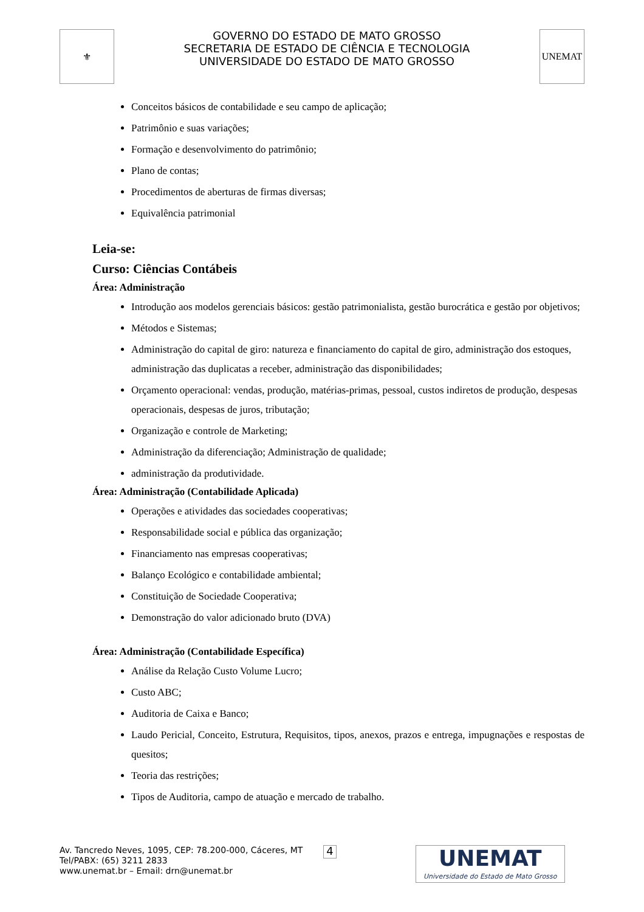⚜
GOVERNO DO ESTADO DE MATO GROSSO
SECRETARIA DE ESTADO DE CIÊNCIA E TECNOLOGIA
UNIVERSIDADE DO ESTADO DE MATO GROSSO
UNEMAT
Conceitos básicos de contabilidade e seu campo de aplicação;
Patrimônio e suas variações;
Formação e desenvolvimento do patrimônio;
Plano de contas;
Procedimentos de aberturas de firmas diversas;
Equivalência patrimonial
Leia-se:
Curso: Ciências Contábeis
Área: Administração
Introdução aos modelos gerenciais básicos: gestão patrimonialista, gestão burocrática e gestão por objetivos;
Métodos e Sistemas;
Administração do capital de giro: natureza e financiamento do capital de giro, administração dos estoques, administração das duplicatas a receber, administração das disponibilidades;
Orçamento operacional: vendas, produção, matérias-primas, pessoal, custos indiretos de produção, despesas operacionais, despesas de juros, tributação;
Organização e controle de Marketing;
Administração da diferenciação; Administração de qualidade;
administração da produtividade.
Área: Administração (Contabilidade Aplicada)
Operações e atividades das sociedades cooperativas;
Responsabilidade social e pública das organização;
Financiamento nas empresas cooperativas;
Balanço Ecológico e contabilidade ambiental;
Constituição de Sociedade Cooperativa;
Demonstração do valor adicionado bruto (DVA)
Área: Administração (Contabilidade Específica)
Análise da Relação Custo Volume Lucro;
Custo ABC;
Auditoria de Caixa e Banco;
Laudo Pericial, Conceito, Estrutura, Requisitos, tipos, anexos, prazos e entrega, impugnações e respostas de quesitos;
Teoria das restrições;
Tipos de Auditoria, campo de atuação e mercado de trabalho.
Av. Tancredo Neves, 1095, CEP: 78.200-000, Cáceres, MT
Tel/PABX: (65) 3211 2833
www.unemat.br – Email: drn@unemat.br
4
UNEMAT
Universidade do Estado de Mato Grosso